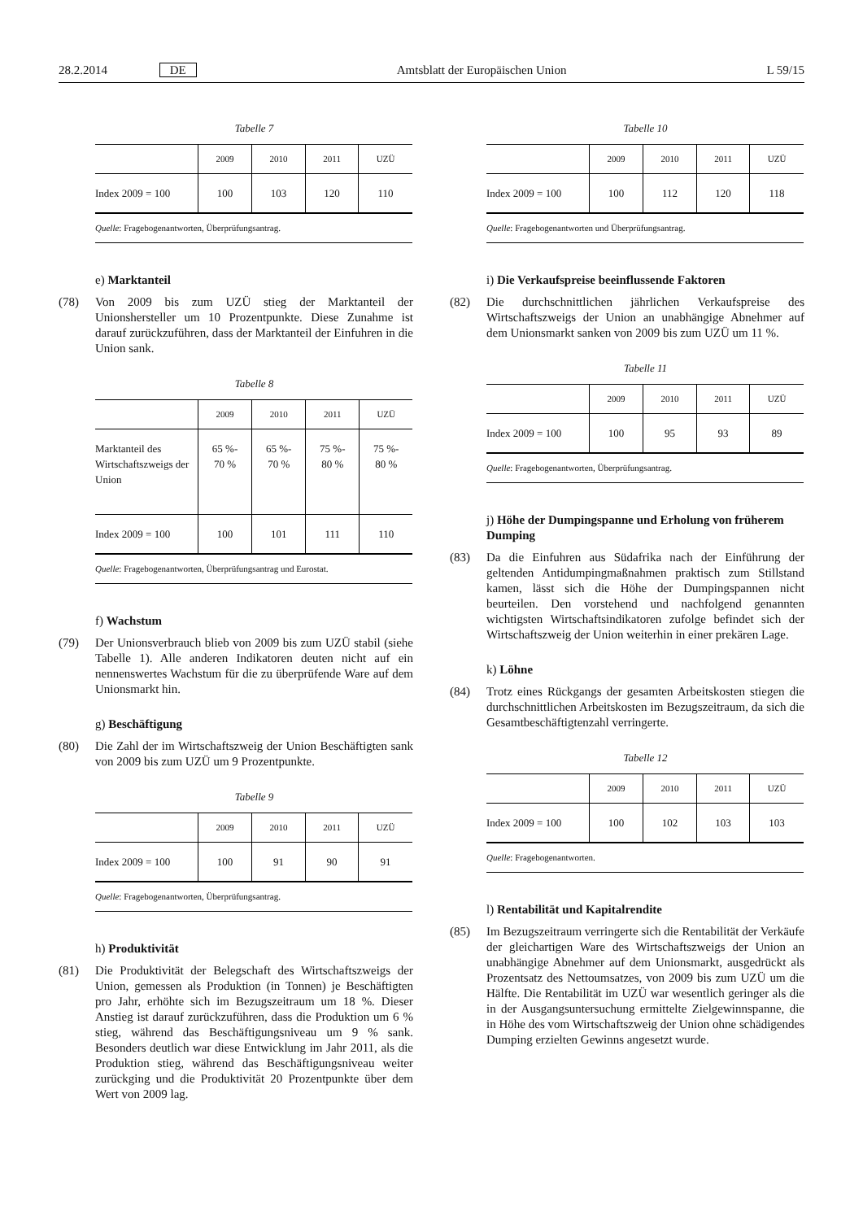28.2.2014 DE Amtsblatt der Europäischen Union L 59/15
Tabelle 7
| | 2009 | 2010 | 2011 | UZÜ |
| --- | --- | --- | --- | --- |
| Index 2009 = 100 | 100 | 103 | 120 | 110 |
Quelle: Fragebogenantworten, Überprüfungsantrag.
e) Marktanteil
(78) Von 2009 bis zum UZÜ stieg der Marktanteil der Unionshersteller um 10 Prozentpunkte. Diese Zunahme ist darauf zurückzuführen, dass der Marktanteil der Einfuhren in die Union sank.
Tabelle 8
| | 2009 | 2010 | 2011 | UZÜ |
| --- | --- | --- | --- | --- |
| Marktanteil des Wirtschaftszweigs der Union | 65 %- 70 % | 65 %- 70 % | 75 %- 80 % | 75 %- 80 % |
| Index 2009 = 100 | 100 | 101 | 111 | 110 |
Quelle: Fragebogenantworten, Überprüfungsantrag und Eurostat.
f) Wachstum
(79) Der Unionsverbrauch blieb von 2009 bis zum UZÜ stabil (siehe Tabelle 1). Alle anderen Indikatoren deuten nicht auf ein nennenswertes Wachstum für die zu überprüfende Ware auf dem Unionsmarkt hin.
g) Beschäftigung
(80) Die Zahl der im Wirtschaftszweig der Union Beschäftigten sank von 2009 bis zum UZÜ um 9 Prozentpunkte.
Tabelle 9
| | 2009 | 2010 | 2011 | UZÜ |
| --- | --- | --- | --- | --- |
| Index 2009 = 100 | 100 | 91 | 90 | 91 |
Quelle: Fragebogenantworten, Überprüfungsantrag.
h) Produktivität
(81) Die Produktivität der Belegschaft des Wirtschaftszweigs der Union, gemessen als Produktion (in Tonnen) je Beschäftigten pro Jahr, erhöhte sich im Bezugszeitraum um 18 %. Dieser Anstieg ist darauf zurückzuführen, dass die Produktion um 6 % stieg, während das Beschäftigungsniveau um 9 % sank. Besonders deutlich war diese Entwicklung im Jahr 2011, als die Produktion stieg, während das Beschäftigungsniveau weiter zurückging und die Produktivität 20 Prozentpunkte über dem Wert von 2009 lag.
Tabelle 10
| | 2009 | 2010 | 2011 | UZÜ |
| --- | --- | --- | --- | --- |
| Index 2009 = 100 | 100 | 112 | 120 | 118 |
Quelle: Fragebogenantworten und Überprüfungsantrag.
i) Die Verkaufspreise beeinflussende Faktoren
(82) Die durchschnittlichen jährlichen Verkaufspreise des Wirtschaftszweigs der Union an unabhängige Abnehmer auf dem Unionsmarkt sanken von 2009 bis zum UZÜ um 11 %.
Tabelle 11
| | 2009 | 2010 | 2011 | UZÜ |
| --- | --- | --- | --- | --- |
| Index 2009 = 100 | 100 | 95 | 93 | 89 |
Quelle: Fragebogenantworten, Überprüfungsantrag.
j) Höhe der Dumpingspanne und Erholung von früherem Dumping
(83) Da die Einfuhren aus Südafrika nach der Einführung der geltenden Antidumpingmaßnahmen praktisch zum Stillstand kamen, lässt sich die Höhe der Dumpingspannen nicht beurteilen. Den vorstehend und nachfolgend genannten wichtigsten Wirtschaftsindikatoren zufolge befindet sich der Wirtschaftszweig der Union weiterhin in einer prekären Lage.
k) Löhne
(84) Trotz eines Rückgangs der gesamten Arbeitskosten stiegen die durchschnittlichen Arbeitskosten im Bezugszeitraum, da sich die Gesamtbeschäftigtenzahl verringerte.
Tabelle 12
| | 2009 | 2010 | 2011 | UZÜ |
| --- | --- | --- | --- | --- |
| Index 2009 = 100 | 100 | 102 | 103 | 103 |
Quelle: Fragebogenantworten.
l) Rentabilität und Kapitalrendite
(85) Im Bezugszeitraum verringerte sich die Rentabilität der Verkäufe der gleichartigen Ware des Wirtschaftszweigs der Union an unabhängige Abnehmer auf dem Unionsmarkt, ausgedrückt als Prozentsatz des Nettoumsatzes, von 2009 bis zum UZÜ um die Hälfte. Die Rentabilität im UZÜ war wesentlich geringer als die in der Ausgangsuntersuchung ermittelte Zielgewinnspanne, die in Höhe des vom Wirtschaftszweig der Union ohne schädigendes Dumping erzielten Gewinns angesetzt wurde.